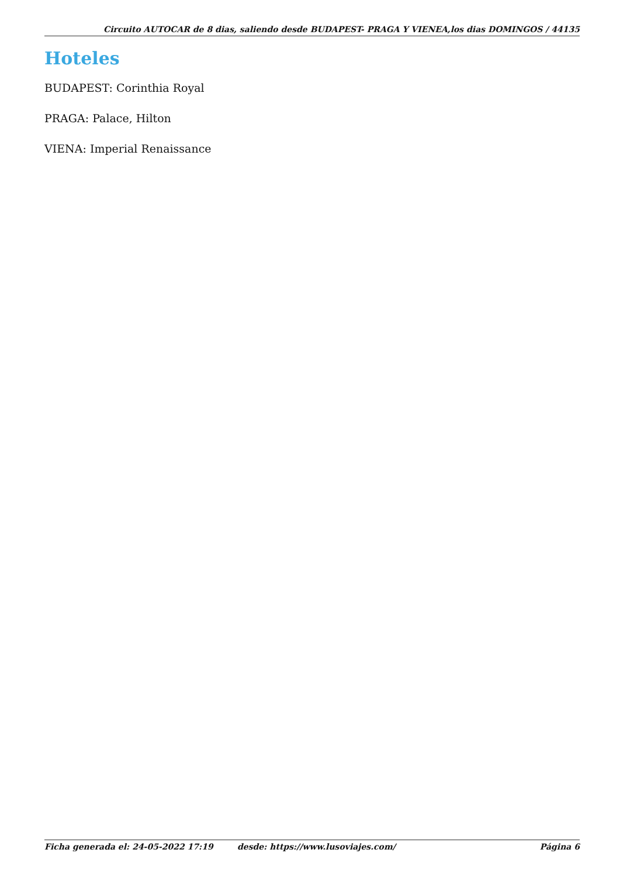Circuito AUTOCAR de 8 dias, saliendo desde BUDAPEST- PRAGA Y VIENEA,los dias DOMINGOS / 44135
Hoteles
BUDAPEST: Corinthia Royal
PRAGA: Palace, Hilton
VIENA: Imperial Renaissance
Ficha generada el: 24-05-2022 17:19 desde: https://www.lusoviajes.com/ Página 6